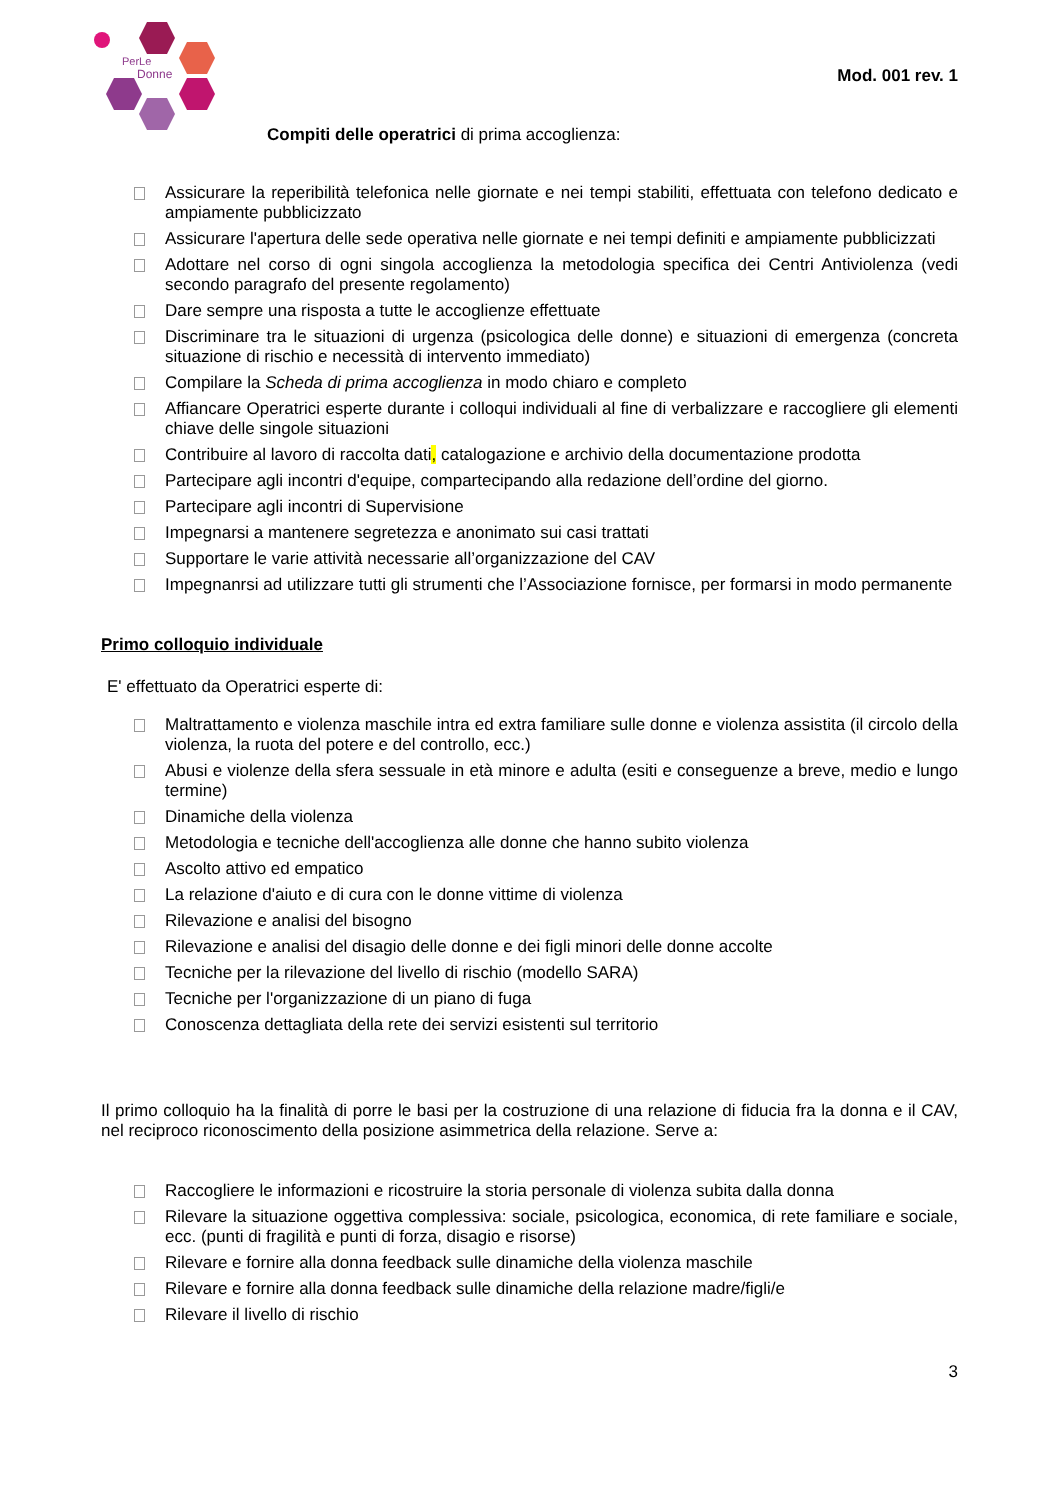PerLe
Donne
Mod. 001 rev. 1
Compiti delle operatrici di prima accoglienza:
Assicurare la reperibilità telefonica nelle giornate e nei tempi stabiliti, effettuata con telefono dedicato e ampiamente pubblicizzato
Assicurare l'apertura delle sede operativa nelle giornate e nei tempi definiti e ampiamente pubblicizzati
Adottare nel corso di ogni singola accoglienza la metodologia specifica dei Centri Antiviolenza (vedi secondo paragrafo del presente regolamento)
Dare sempre una risposta a tutte le accoglienze effettuate
Discriminare tra le situazioni di urgenza (psicologica delle donne) e situazioni di emergenza (concreta situazione di rischio e necessità di intervento immediato)
Compilare la Scheda di prima accoglienza in modo chiaro e completo
Affiancare Operatrici esperte durante i colloqui individuali al fine di verbalizzare e raccogliere gli elementi chiave delle singole situazioni
Contribuire al lavoro di raccolta dati, catalogazione e archivio della documentazione prodotta
Partecipare agli incontri d'equipe, compartecipando alla redazione dell’ordine del giorno.
Partecipare agli incontri di Supervisione
Impegnarsi a mantenere segretezza e anonimato sui casi trattati
Supportare le varie attività necessarie all’organizzazione del CAV
Impegnanrsi ad utilizzare tutti gli strumenti che l’Associazione fornisce, per formarsi in modo permanente
Primo colloquio individuale
E' effettuato da Operatrici esperte di:
Maltrattamento e violenza maschile intra ed extra familiare sulle donne e violenza assistita (il circolo della violenza, la ruota del potere e del controllo, ecc.)
Abusi e violenze della sfera sessuale in età minore e adulta (esiti e conseguenze a breve, medio e lungo termine)
Dinamiche della violenza
Metodologia e tecniche dell'accoglienza alle donne che hanno subito violenza
Ascolto attivo ed empatico
La relazione d'aiuto e di cura con le donne vittime di violenza
Rilevazione e analisi del bisogno
Rilevazione e analisi del disagio delle donne e dei figli minori delle donne accolte
Tecniche per la rilevazione del livello di rischio (modello SARA)
Tecniche per l'organizzazione di un piano di fuga
Conoscenza dettagliata della rete dei servizi esistenti sul territorio
Il primo colloquio ha la finalità di porre le basi per la costruzione di una relazione di fiducia fra la donna e il CAV, nel reciproco riconoscimento della posizione asimmetrica della relazione. Serve a:
Raccogliere le informazioni e ricostruire la storia personale di violenza subita dalla donna
Rilevare la situazione oggettiva complessiva: sociale, psicologica, economica, di rete familiare e sociale, ecc. (punti di fragilità e punti di forza, disagio e risorse)
Rilevare e fornire alla donna feedback sulle dinamiche della violenza maschile
Rilevare e fornire alla donna feedback sulle dinamiche della relazione madre/figli/e
Rilevare il livello di rischio
3